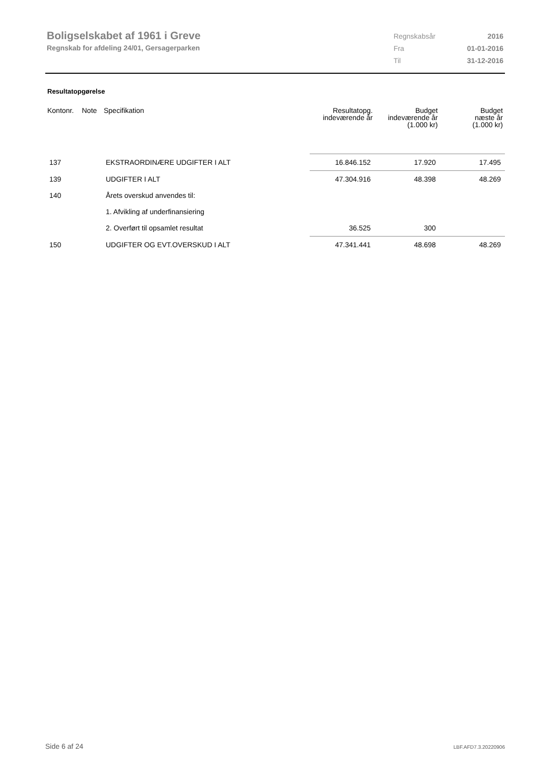Boligselskabet af 1961 i Greve
Regnskab for afdeling 24/01, Gersagerparken
| Regnskabsår | 2016 |
| Fra | 01-01-2016 |
| Til | 31-12-2016 |
Resultatopgørelse
| Kontonr. | Note | Specifikation | Resultatopg. indeværende år | Budget indeværende år (1.000 kr) | Budget næste år (1.000 kr) |
| --- | --- | --- | --- | --- | --- |
| 137 | | EKSTRAORDINÆRE UDGIFTER I ALT | 16.846.152 | 17.920 | 17.495 |
| 139 | | UDGIFTER I ALT | 47.304.916 | 48.398 | 48.269 |
| 140 | | Årets overskud anvendes til: | | | |
| | | 1. Afvikling af underfinansiering | | | |
| | | 2. Overført til opsamlet resultat | 36.525 | 300 | |
| 150 | | UDGIFTER OG EVT.OVERSKUD I ALT | 47.341.441 | 48.698 | 48.269 |
Side 6 af 24 LBF.AFD7.3.20220906